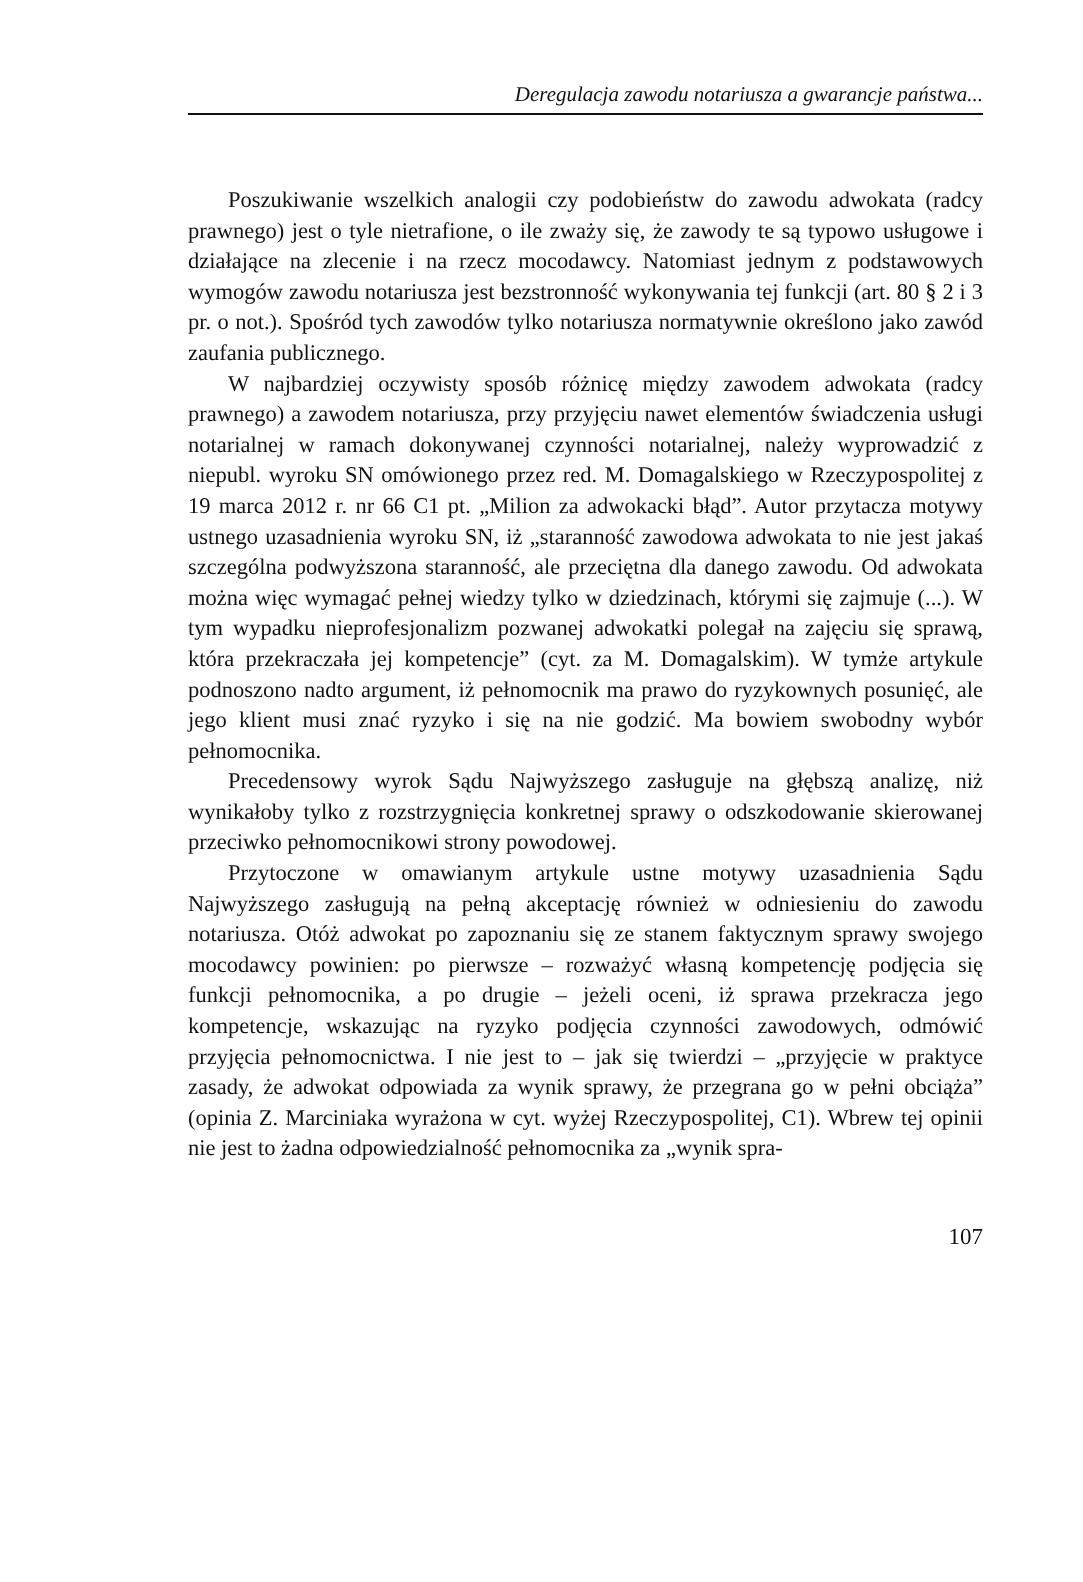Deregulacja zawodu notariusza a gwarancje państwa...
Poszukiwanie wszelkich analogii czy podobieństw do zawodu adwokata (radcy prawnego) jest o tyle nietrafione, o ile zważy się, że zawody te są typowo usługowe i działające na zlecenie i na rzecz mocodawcy. Natomiast jednym z podstawowych wymogów zawodu notariusza jest bezstronność wykonywania tej funkcji (art. 80 § 2 i 3 pr. o not.). Spośród tych zawodów tylko notariusza normatywnie określono jako zawód zaufania publicznego.
W najbardziej oczywisty sposób różnicę między zawodem adwokata (radcy prawnego) a zawodem notariusza, przy przyjęciu nawet elementów świadczenia usługi notarialnej w ramach dokonywanej czynności notarialnej, należy wyprowadzić z niepubl. wyroku SN omówionego przez red. M. Domagalskiego w Rzeczypospolitej z 19 marca 2012 r. nr 66 C1 pt. „Milion za adwokacki błąd”. Autor przytacza motywy ustnego uzasadnienia wyroku SN, iż „staranność zawodowa adwokata to nie jest jakaś szczególna podwyższona staranność, ale przeciętna dla danego zawodu. Od adwokata można więc wymagać pełnej wiedzy tylko w dziedzinach, którymi się zajmuje (...). W tym wypadku nieprofesjonalizm pozwanej adwokatki polegał na zajęciu się sprawą, która przekraczała jej kompetencje” (cyt. za M. Domagalskim). W tymże artykule podnoszono nadto argument, iż pełnomocnik ma prawo do ryzykownych posunięć, ale jego klient musi znać ryzyko i się na nie godzić. Ma bowiem swobodny wybór pełnomocnika.
Precedensowy wyrok Sądu Najwyższego zasługuje na głębszą analizę, niż wynikałoby tylko z rozstrzygnięcia konkretnej sprawy o odszkodowanie skierowanej przeciwko pełnomocnikowi strony powodowej.
Przytoczone w omawianym artykule ustne motywy uzasadnienia Sądu Najwyższego zasługują na pełną akceptację również w odniesieniu do zawodu notariusza. Otóż adwokat po zapoznaniu się ze stanem faktycznym sprawy swojego mocodawcy powinien: po pierwsze – rozważyć własną kompetencję podjęcia się funkcji pełnomocnika, a po drugie – jeżeli oceni, iż sprawa przekracza jego kompetencje, wskazując na ryzyko podjęcia czynności zawodowych, odmówić przyjęcia pełnomocnictwa. I nie jest to – jak się twierdzi – „przyjęcie w praktyce zasady, że adwokat odpowiada za wynik sprawy, że przegrana go w pełni obciąża” (opinia Z. Marciniaka wyrażona w cyt. wyżej Rzeczypospolitej, C1). Wbrew tej opinii nie jest to żadna odpowiedzialność pełnomocnika za „wynik spra-
107